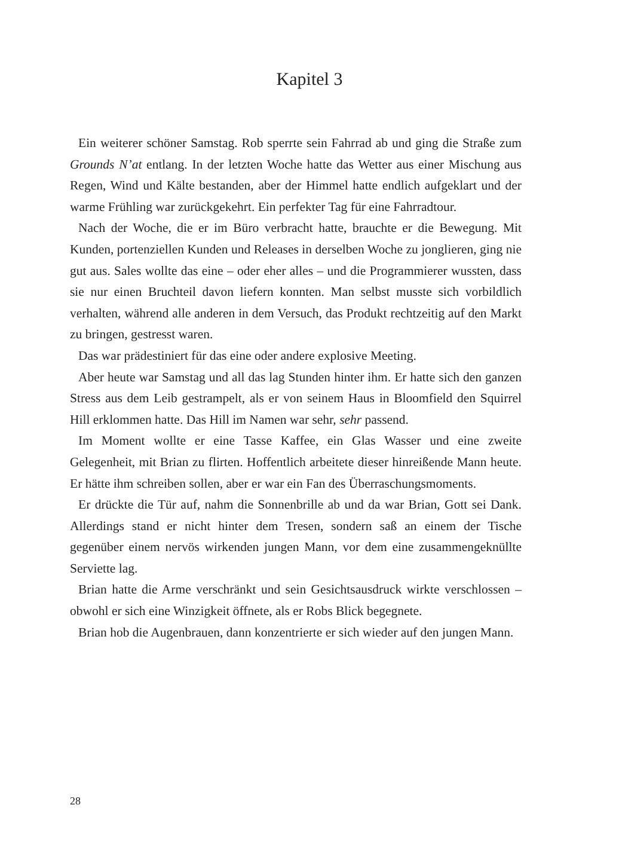Kapitel 3
Ein weiterer schöner Samstag. Rob sperrte sein Fahrrad ab und ging die Straße zum Grounds N’at entlang. In der letzten Woche hatte das Wetter aus einer Mischung aus Regen, Wind und Kälte bestanden, aber der Himmel hatte endlich aufgeklart und der warme Frühling war zurückgekehrt. Ein perfekter Tag für eine Fahrradtour.
Nach der Woche, die er im Büro verbracht hatte, brauchte er die Bewegung. Mit Kunden, portenziellen Kunden und Releases in derselben Woche zu jonglieren, ging nie gut aus. Sales wollte das eine – oder eher alles – und die Programmierer wussten, dass sie nur einen Bruchteil davon liefern konnten. Man selbst musste sich vorbildlich verhalten, während alle anderen in dem Versuch, das Produkt rechtzeitig auf den Markt zu bringen, gestresst waren.
Das war prädestiniert für das eine oder andere explosive Meeting.
Aber heute war Samstag und all das lag Stunden hinter ihm. Er hatte sich den ganzen Stress aus dem Leib gestrampelt, als er von seinem Haus in Bloomfield den Squirrel Hill erklommen hatte. Das Hill im Namen war sehr, sehr passend.
Im Moment wollte er eine Tasse Kaffee, ein Glas Wasser und eine zweite Gelegenheit, mit Brian zu flirten. Hoffentlich arbeitete dieser hinreißende Mann heute. Er hätte ihm schreiben sollen, aber er war ein Fan des Überraschungsmoments.
Er drückte die Tür auf, nahm die Sonnenbrille ab und da war Brian, Gott sei Dank. Allerdings stand er nicht hinter dem Tresen, sondern saß an einem der Tische gegenüber einem nervös wirkenden jungen Mann, vor dem eine zusammengeknüllte Serviette lag.
Brian hatte die Arme verschränkt und sein Gesichtsausdruck wirkte verschlossen – obwohl er sich eine Winzigkeit öffnete, als er Robs Blick begegnete.
Brian hob die Augenbrauen, dann konzentrierte er sich wieder auf den jungen Mann.
28